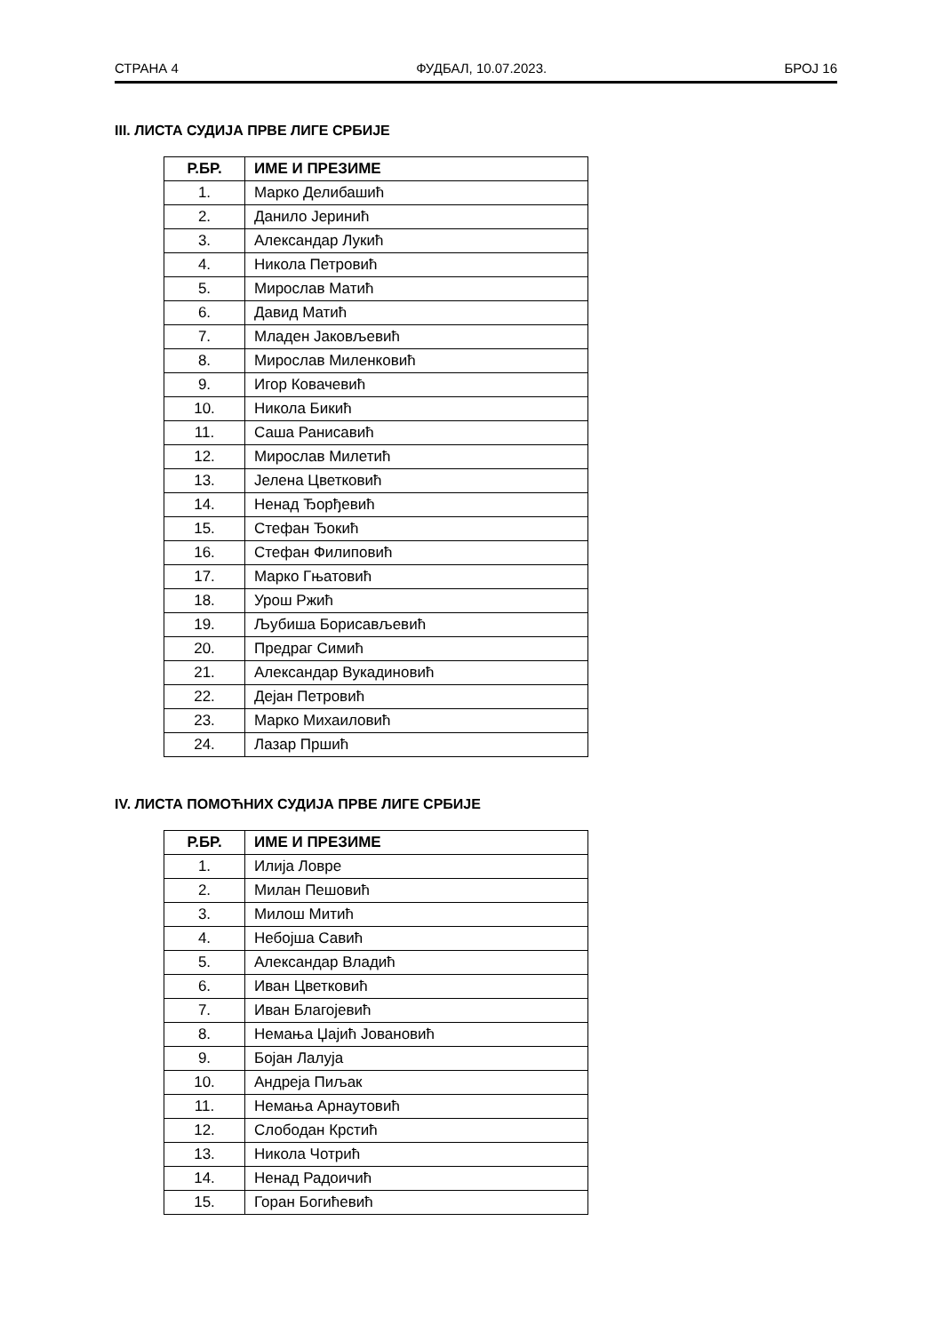СТРАНА 4 ФУДБАЛ, 10.07.2023. БРОЈ 16
III. ЛИСТА СУДИЈА ПРВЕ ЛИГЕ СРБИЈЕ
| Р.БР. | ИМЕ И ПРЕЗИМЕ |
| --- | --- |
| 1. | Марко Делибашић |
| 2. | Данило Јеринић |
| 3. | Александар Лукић |
| 4. | Никола Петровић |
| 5. | Мирослав Матић |
| 6. | Давид Матић |
| 7. | Младен Јаковљевић |
| 8. | Мирослав Миленковић |
| 9. | Игор Ковачевић |
| 10. | Никола Бикић |
| 11. | Саша Ранисавић |
| 12. | Мирослав Милетић |
| 13. | Јелена Цветковић |
| 14. | Ненад Ђорђевић |
| 15. | Стефан Ђокић |
| 16. | Стефан Филиповић |
| 17. | Марко Гњатовић |
| 18. | Урош Ржић |
| 19. | Љубиша Борисављевић |
| 20. | Предраг Симић |
| 21. | Александар Вукадиновић |
| 22. | Дејан Петровић |
| 23. | Марко Михаиловић |
| 24. | Лазар Пршић |
IV. ЛИСТА ПОМОЋНИХ СУДИЈА ПРВЕ ЛИГЕ СРБИЈЕ
| Р.БР. | ИМЕ И ПРЕЗИМЕ |
| --- | --- |
| 1. | Илија Ловре |
| 2. | Милан Пешовић |
| 3. | Милош Митић |
| 4. | Небојша Савић |
| 5. | Александар Владић |
| 6. | Иван Цветковић |
| 7. | Иван Благојевић |
| 8. | Немања Џајић Јовановић |
| 9. | Бојан Лалуја |
| 10. | Андреја Пиљак |
| 11. | Немања Арнаутовић |
| 12. | Слободан Крстић |
| 13. | Никола Чотрић |
| 14. | Ненад Радоичић |
| 15. | Горан Богићевић |